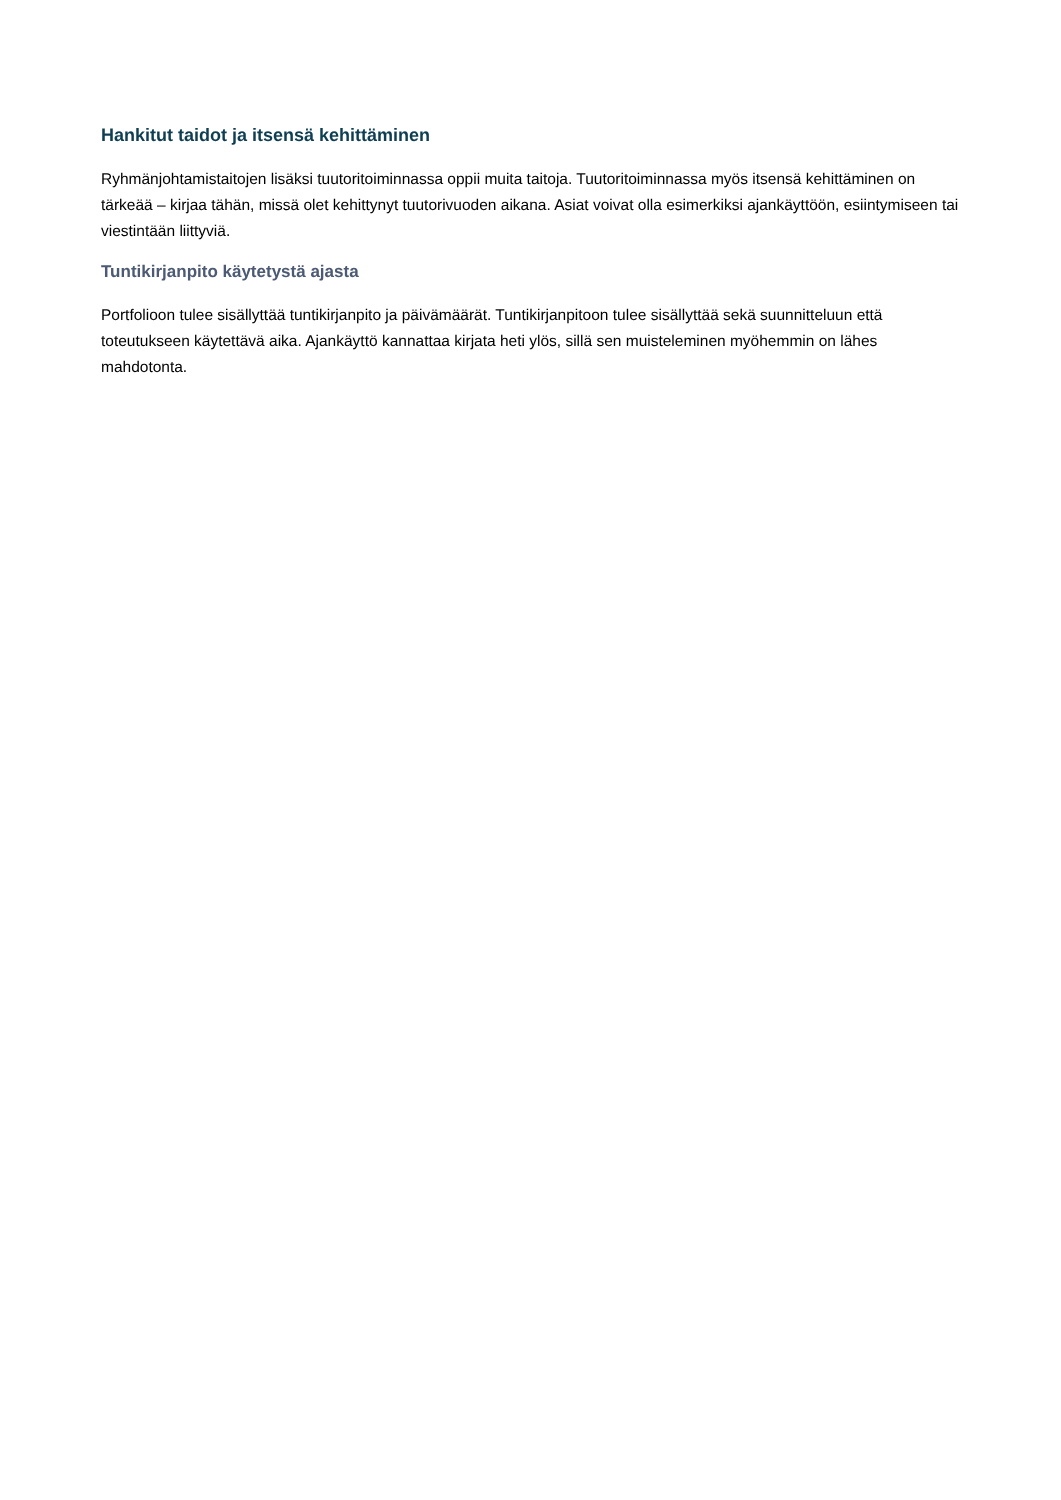Hankitut taidot ja itsensä kehittäminen
Ryhmänjohtamistaitojen lisäksi tuutoritoiminnassa oppii muita taitoja. Tuutoritoiminnassa myös itsensä kehittäminen on tärkeää – kirjaa tähän, missä olet kehittynyt tuutorivuoden aikana. Asiat voivat olla esimerkiksi ajankäyttöön, esiintymiseen tai viestintään liittyviä.
Tuntikirjanpito käytetystä ajasta
Portfolioon tulee sisällyttää tuntikirjanpito ja päivämäärät. Tuntikirjanpitoon tulee sisällyttää sekä suunnitteluun että toteutukseen käytettävä aika. Ajankäyttö kannattaa kirjata heti ylös, sillä sen muisteleminen myöhemmin on lähes mahdotonta.